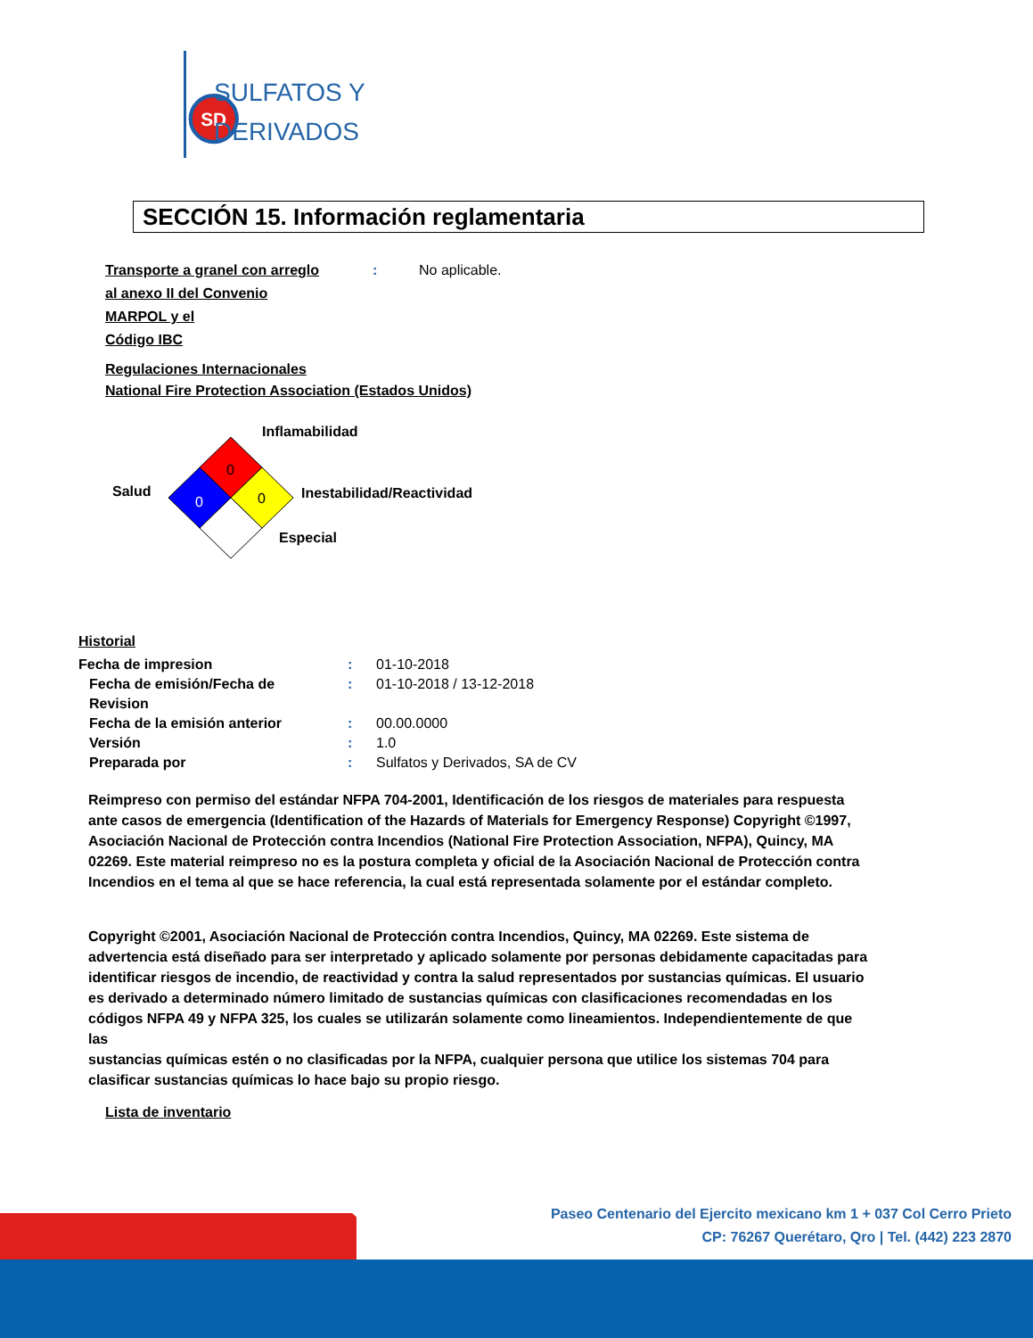SD
SULFATOS Y
DERIVADOS
SECCIÓN 15. Información reglamentaria
Transporte a granel con arreglo
al anexo II del Convenio
MARPOL y el
Código IBC
: No aplicable.
Regulaciones Internacionales
National Fire Protection Association (Estados Unidos)
0
0
0
Inflamabilidad
Salud Inestabilidad/Reactividad
Especial
Historial
Fecha de impresion : 01-10-2018
Fecha de emisión/Fecha de
Revision
: 01-10-2018 / 13-12-2018
Fecha de la emisión anterior : 00.00.0000
Versión : 1.0
Preparada por : Sulfatos y Derivados, SA de CV
Reimpreso con permiso del estándar NFPA 704-2001, Identificación de los riesgos de materiales para respuesta ante casos de emergencia (Identification of the Hazards of Materials for Emergency Response) Copyright ©1997, Asociación Nacional de Protección contra Incendios (National Fire Protection Association, NFPA), Quincy, MA 02269. Este material reimpreso no es la postura completa y oficial de la Asociación Nacional de Protección contra Incendios en el tema al que se hace referencia, la cual está representada solamente por el estándar completo.
Copyright ©2001, Asociación Nacional de Protección contra Incendios, Quincy, MA 02269. Este sistema de advertencia está diseñado para ser interpretado y aplicado solamente por personas debidamente capacitadas para identificar riesgos de incendio, de reactividad y contra la salud representados por sustancias químicas. El usuario es derivado a determinado número limitado de sustancias químicas con clasificaciones recomendadas en los códigos NFPA 49 y NFPA 325, los cuales se utilizarán solamente como lineamientos. Independientemente de que las
sustancias químicas estén o no clasificadas por la NFPA, cualquier persona que utilice los sistemas 704 para clasificar sustancias químicas lo hace bajo su propio riesgo.
Lista de inventario
Paseo Centenario del Ejercito mexicano km 1 + 037 Col Cerro Prieto
CP: 76267 Querétaro, Qro | Tel. (442) 223 2870